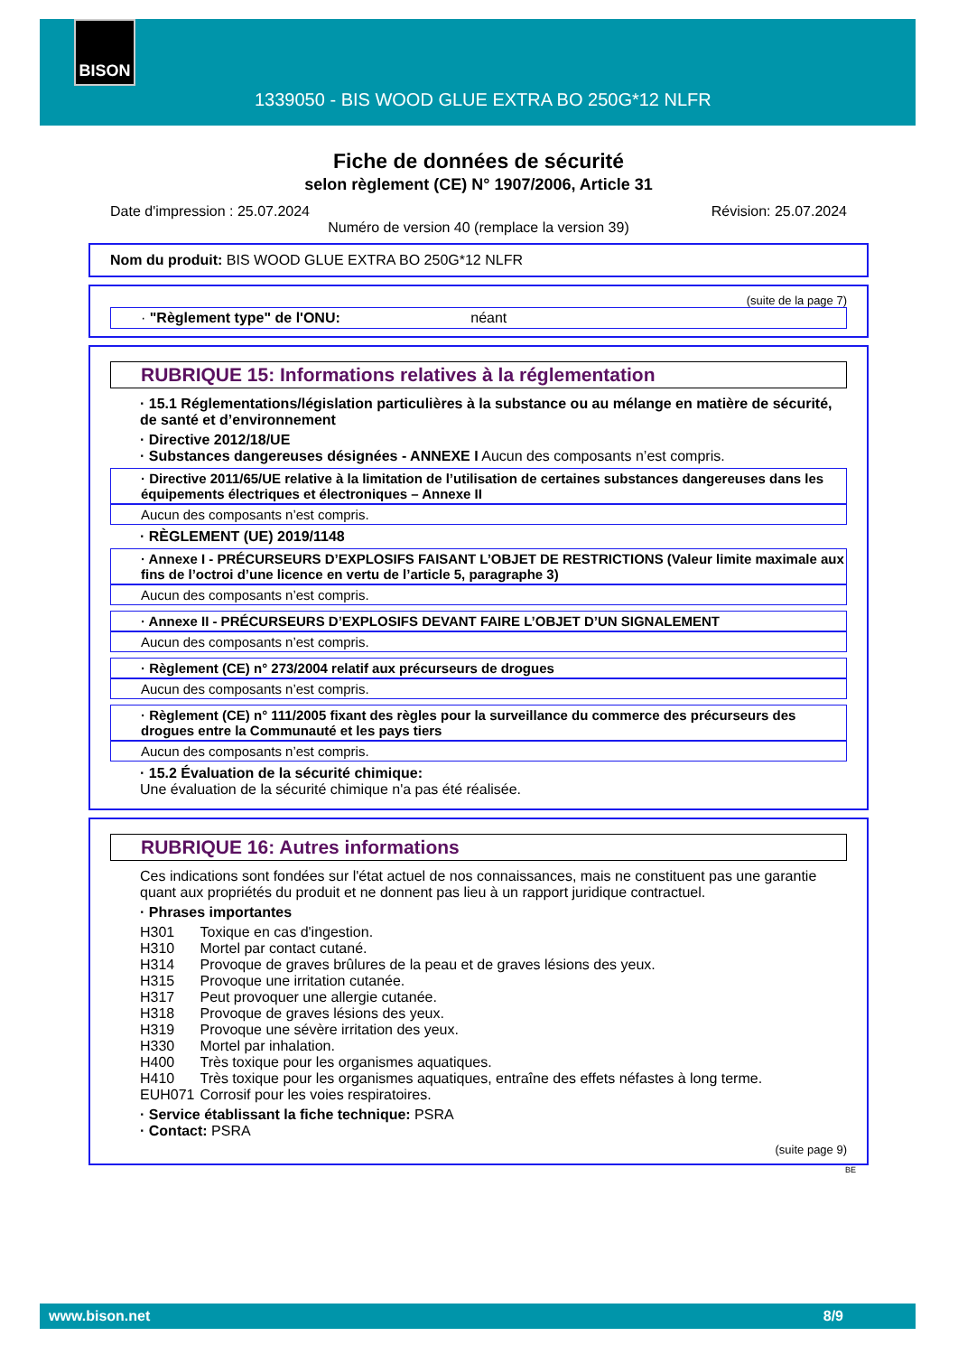BISON
1339050 - BIS WOOD GLUE EXTRA BO 250G*12 NLFR
Fiche de données de sécurité
selon règlement (CE) N° 1907/2006, Article 31
Date d'impression : 25.07.2024 Révision: 25.07.2024
Numéro de version 40 (remplace la version 39)
Nom du produit: BIS WOOD GLUE EXTRA BO 250G*12 NLFR
(suite de la page 7)
· "Règlement type" de l'ONU: néant
RUBRIQUE 15: Informations relatives à la réglementation
· 15.1 Réglementations/législation particulières à la substance ou au mélange en matière de sécurité, de santé et d’environnement
· Directive 2012/18/UE
· Substances dangereuses désignées - ANNEXE I Aucun des composants n’est compris.
· Directive 2011/65/UE relative à la limitation de l’utilisation de certaines substances dangereuses dans les équipements électriques et électroniques – Annexe II
Aucun des composants n’est compris.
· RÈGLEMENT (UE) 2019/1148
· Annexe I - PRÉCURSEURS D’EXPLOSIFS FAISANT L’OBJET DE RESTRICTIONS (Valeur limite maximale aux fins de l’octroi d’une licence en vertu de l’article 5, paragraphe 3)
Aucun des composants n’est compris.
· Annexe II - PRÉCURSEURS D’EXPLOSIFS DEVANT FAIRE L’OBJET D’UN SIGNALEMENT
Aucun des composants n’est compris.
· Règlement (CE) n° 273/2004 relatif aux précurseurs de drogues
Aucun des composants n’est compris.
· Règlement (CE) n° 111/2005 fixant des règles pour la surveillance du commerce des précurseurs des drogues entre la Communauté et les pays tiers
Aucun des composants n’est compris.
· 15.2 Évaluation de la sécurité chimique:
Une évaluation de la sécurité chimique n'a pas été réalisée.
RUBRIQUE 16: Autres informations
Ces indications sont fondées sur l'état actuel de nos connaissances, mais ne constituent pas une garantie quant aux propriétés du produit et ne donnent pas lieu à un rapport juridique contractuel.
· Phrases importantes
| H301 | Toxique en cas d'ingestion. |
| H310 | Mortel par contact cutané. |
| H314 | Provoque de graves brûlures de la peau et de graves lésions des yeux. |
| H315 | Provoque une irritation cutanée. |
| H317 | Peut provoquer une allergie cutanée. |
| H318 | Provoque de graves lésions des yeux. |
| H319 | Provoque une sévère irritation des yeux. |
| H330 | Mortel par inhalation. |
| H400 | Très toxique pour les organismes aquatiques. |
| H410 | Très toxique pour les organismes aquatiques, entraîne des effets néfastes à long terme. |
| EUH071 | Corrosif pour les voies respiratoires. |
· Service établissant la fiche technique: PSRA
· Contact: PSRA
(suite page 9)
BE
www.bison.net 8/9